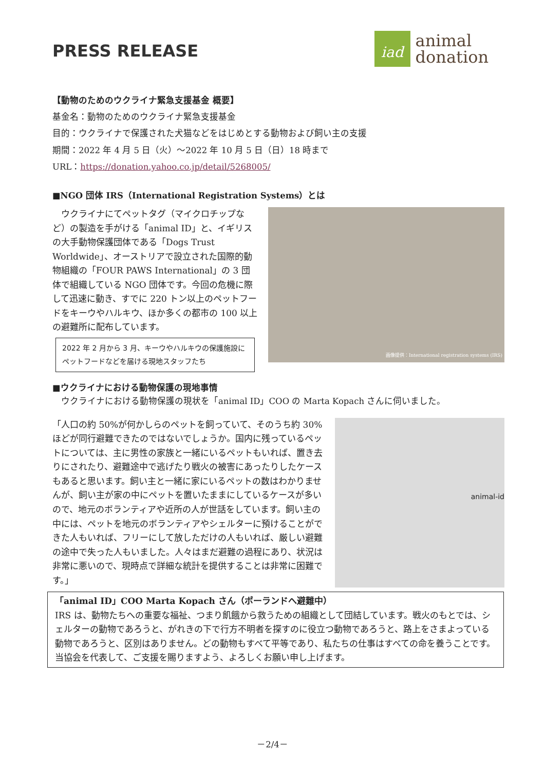PRESS RELEASE
iad
animal
donation
【動物のためのウクライナ緊急支援基金 概要】
基金名：動物のためのウクライナ緊急支援基金
目的：ウクライナで保護された犬猫などをはじめとする動物および飼い主の支援
期間：2022 年 4 月 5 日（火）～2022 年 10 月 5 日（日）18 時まで
URL：https://donation.yahoo.co.jp/detail/5268005/
■NGO 団体 IRS（International Registration Systems）とは
　ウクライナにてペットタグ（マイクロチップなど）の製造を手がける「animal ID」と、イギリスの大手動物保護団体である「Dogs Trust Worldwide」、オーストリアで設立された国際的動物組織の「FOUR PAWS International」の 3 団体で組織している NGO 団体です。今回の危機に際して迅速に動き、すでに 220 トン以上のペットフードをキーウやハルキウ、ほか多くの都市の 100 以上の避難所に配布しています。
2022 年 2 月から 3 月、キーウやハルキウの保護施設にペットフードなどを届ける現地スタッフたち
画像提供：International registration systems (IRS)
■ウクライナにおける動物保護の現地事情
　ウクライナにおける動物保護の現状を「animal ID」COO の Marta Kopach さんに伺いました。
「人口の約 50%が何かしらのペットを飼っていて、そのうち約 30%ほどが同行避難できたのではないでしょうか。国内に残っているペットについては、主に男性の家族と一緒にいるペットもいれば、置き去りにされたり、避難途中で逃げたり戦火の被害にあったりしたケースもあると思います。飼い主と一緒に家にいるペットの数はわかりませんが、飼い主が家の中にペットを置いたままにしているケースが多いので、地元のボランティアや近所の人が世話をしています。飼い主の中には、ペットを地元のボランティアやシェルターに預けることができた人もいれば、フリーにして放しただけの人もいれば、厳しい避難の途中で失った人もいました。人々はまだ避難の過程にあり、状況は非常に悪いので、現時点で詳細な統計を提供することは非常に困難です。」
animal-id
「animal ID」COO Marta Kopach さん（ポーランドへ避難中）
IRS は、動物たちへの重要な福祉、つまり飢餓から救うための組織として団結しています。戦火のもとでは、シェルターの動物であろうと、がれきの下で行方不明者を探すのに役立つ動物であろうと、路上をさまよっている動物であろうと、区別はありません。どの動物もすべて平等であり、私たちの仕事はすべての命を養うことです。当協会を代表して、ご支援を賜りますよう、よろしくお願い申し上げます。
－2/4－